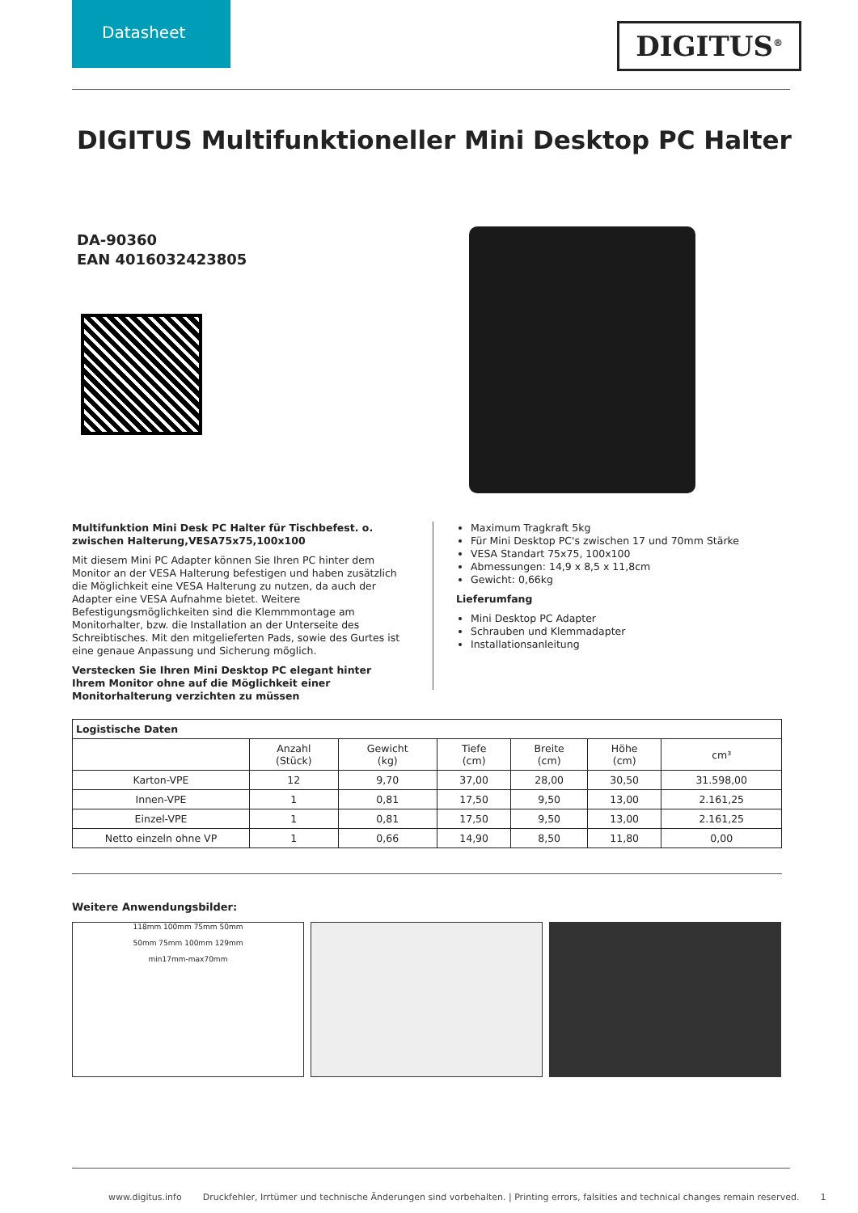Datasheet
DIGITUS<sup>®</sup>
DIGITUS Multifunktioneller Mini Desktop PC Halter
DA-90360
EAN 4016032423805
Multifunktion Mini Desk PC Halter für Tischbefest. o. zwischen Halterung,VESA75x75,100x100
Mit diesem Mini PC Adapter können Sie Ihren PC hinter dem Monitor an der VESA Halterung befestigen und haben zusätzlich die Möglichkeit eine VESA Halterung zu nutzen, da auch der Adapter eine VESA Aufnahme bietet. Weitere Befestigungsmöglichkeiten sind die Klemmmontage am Monitorhalter, bzw. die Installation an der Unterseite des Schreibtisches. Mit den mitgelieferten Pads, sowie des Gurtes ist eine genaue Anpassung und Sicherung möglich.
Verstecken Sie Ihren Mini Desktop PC elegant hinter Ihrem Monitor ohne auf die Möglichkeit einer Monitorhalterung verzichten zu müssen
Maximum Tragkraft 5kg
Für Mini Desktop PC's zwischen 17 und 70mm Stärke
VESA Standart 75x75, 100x100
Abmessungen: 14,9 x 8,5 x 11,8cm
Gewicht: 0,66kg
Lieferumfang
Mini Desktop PC Adapter
Schrauben und Klemmadapter
Installationsanleitung
| Logistische Daten | | | | | | |
| --- | --- | --- | --- | --- | --- | --- |
| | Anzahl (Stück) | Gewicht (kg) | Tiefe (cm) | Breite (cm) | Höhe (cm) | cm³ |
| Karton-VPE | 12 | 9,70 | 37,00 | 28,00 | 30,50 | 31.598,00 |
| Innen-VPE | 1 | 0,81 | 17,50 | 9,50 | 13,00 | 2.161,25 |
| Einzel-VPE | 1 | 0,81 | 17,50 | 9,50 | 13,00 | 2.161,25 |
| Netto einzeln ohne VP | 1 | 0,66 | 14,90 | 8,50 | 11,80 | 0,00 |
Weitere Anwendungsbilder:
118mm 100mm 75mm 50mm
50mm 75mm 100mm 129mm
min17mm-max70mm
www.digitus.info Druckfehler, Irrtümer und technische Änderungen sind vorbehalten. | Printing errors, falsities and technical changes remain reserved. 1